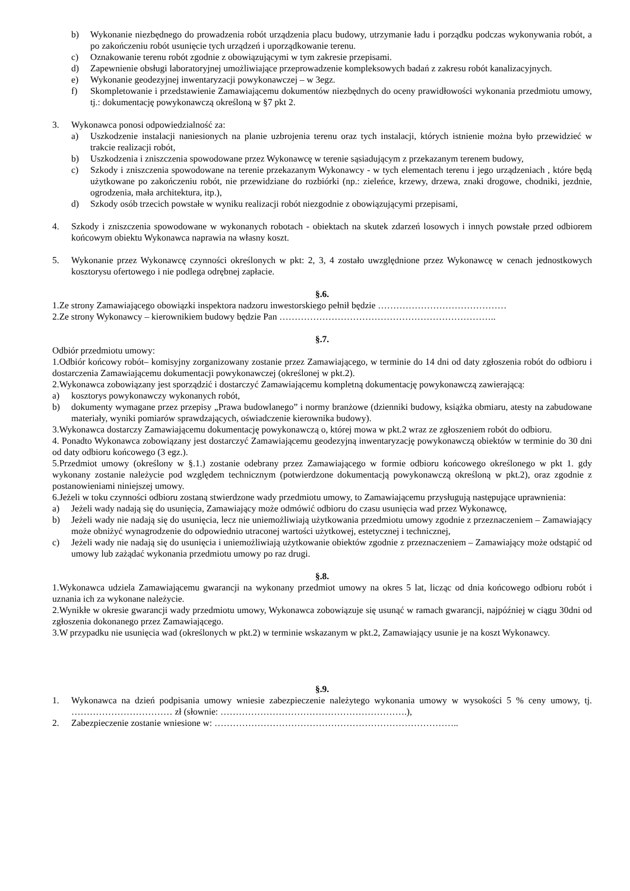b) Wykonanie niezbędnego do prowadzenia robót urządzenia placu budowy, utrzymanie ładu i porządku podczas wykonywania robót, a po zakończeniu robót usunięcie tych urządzeń i uporządkowanie terenu.
c) Oznakowanie terenu robót zgodnie z obowiązującymi w tym zakresie przepisami.
d) Zapewnienie obsługi laboratoryjnej umożliwiające przeprowadzenie kompleksowych badań z zakresu robót kanalizacyjnych.
e) Wykonanie geodezyjnej inwentaryzacji powykonawczej – w 3egz.
f) Skompletowanie i przedstawienie Zamawiającemu dokumentów niezbędnych do oceny prawidłowości wykonania przedmiotu umowy, tj.: dokumentację powykonawczą określoną w §7 pkt 2.
3. Wykonawca ponosi odpowiedzialność za:
a) Uszkodzenie instalacji naniesionych na planie uzbrojenia terenu oraz tych instalacji, których istnienie można było przewidzieć w trakcie realizacji robót,
b) Uszkodzenia i zniszczenia spowodowane przez Wykonawcę w terenie sąsiadującym z przekazanym terenem budowy,
c) Szkody i zniszczenia spowodowane na terenie przekazanym Wykonawcy - w tych elementach terenu i jego urządzeniach , które będą użytkowane po zakończeniu robót, nie przewidziane do rozbiórki (np.: zieleńce, krzewy, drzewa, znaki drogowe, chodniki, jezdnie, ogrodzenia, mała architektura, itp.),
d) Szkody osób trzecich powstałe w wyniku realizacji robót niezgodnie z obowiązującymi przepisami,
4. Szkody i zniszczenia spowodowane w wykonanych robotach - obiektach na skutek zdarzeń losowych i innych powstałe przed odbiorem końcowym obiektu Wykonawca naprawia na własny koszt.
5. Wykonanie przez Wykonawcę czynności określonych w pkt: 2, 3, 4 zostało uwzględnione przez Wykonawcę w cenach jednostkowych kosztorysu ofertowego i nie podlega odrębnej zapłacie.
§.6.
1.Ze strony Zamawiającego obowiązki inspektora nadzoru inwestorskiego pełnił będzie ……………………………………
2.Ze strony Wykonawcy – kierownikiem budowy będzie Pan ……………………………………………………………..
§.7.
Odbiór przedmiotu umowy:
1.Odbiór końcowy robót– komisyjny zorganizowany zostanie przez Zamawiającego, w terminie do 14 dni od daty zgłoszenia robót do odbioru i dostarczenia Zamawiającemu dokumentacji powykonawczej (określonej w pkt.2).
2.Wykonawca zobowiązany jest sporządzić i dostarczyć Zamawiającemu kompletną dokumentację powykonawczą zawierającą:
a) kosztorys powykonawczy wykonanych robót,
b) dokumenty wymagane przez przepisy „Prawa budowlanego” i normy branżowe (dzienniki budowy, książka obmiaru, atesty na zabudowane materiały, wyniki pomiarów sprawdzających, oświadczenie kierownika budowy).
3.Wykonawca dostarczy Zamawiającemu dokumentację powykonawczą o, której mowa w pkt.2 wraz ze zgłoszeniem robót do odbioru.
4. Ponadto Wykonawca zobowiązany jest dostarczyć Zamawiającemu geodezyjną inwentaryzację powykonawczą obiektów w terminie do 30 dni od daty odbioru końcowego (3 egz.).
5.Przedmiot umowy (określony w §.1.) zostanie odebrany przez Zamawiającego w formie odbioru końcowego określonego w pkt 1. gdy wykonany zostanie należycie pod względem technicznym (potwierdzone dokumentacją powykonawczą określoną w pkt.2), oraz zgodnie z postanowieniami niniejszej umowy.
6.Jeżeli w toku czynności odbioru zostaną stwierdzone wady przedmiotu umowy, to Zamawiającemu przysługują następujące uprawnienia:
a) Jeżeli wady nadają się do usunięcia, Zamawiający może odmówić odbioru do czasu usunięcia wad przez Wykonawcę,
b) Jeżeli wady nie nadają się do usunięcia, lecz nie uniemożliwiają użytkowania przedmiotu umowy zgodnie z przeznaczeniem – Zamawiający może obniżyć wynagrodzenie do odpowiednio utraconej wartości użytkowej, estetycznej i technicznej,
c) Jeżeli wady nie nadają się do usunięcia i uniemożliwiają użytkowanie obiektów zgodnie z przeznaczeniem – Zamawiający może odstąpić od umowy lub zażądać wykonania przedmiotu umowy po raz drugi.
§.8.
1.Wykonawca udziela Zamawiającemu gwarancji na wykonany przedmiot umowy na okres 5 lat, licząc od dnia końcowego odbioru robót i uznania ich za wykonane należycie.
2.Wynikłe w okresie gwarancji wady przedmiotu umowy, Wykonawca zobowiązuje się usunąć w ramach gwarancji, najpóźniej w ciągu 30dni od zgłoszenia dokonanego przez Zamawiającego.
3.W przypadku nie usunięcia wad (określonych w pkt.2) w terminie wskazanym w pkt.2, Zamawiający usunie je na koszt Wykonawcy.
§.9.
1. Wykonawca na dzień podpisania umowy wniesie zabezpieczenie należytego wykonania umowy w wysokości 5 % ceny umowy, tj. …………………………… zł (słownie: …………………………………………………….),
2. Zabezpieczenie zostanie wniesione w: ……………………………………………………………………..